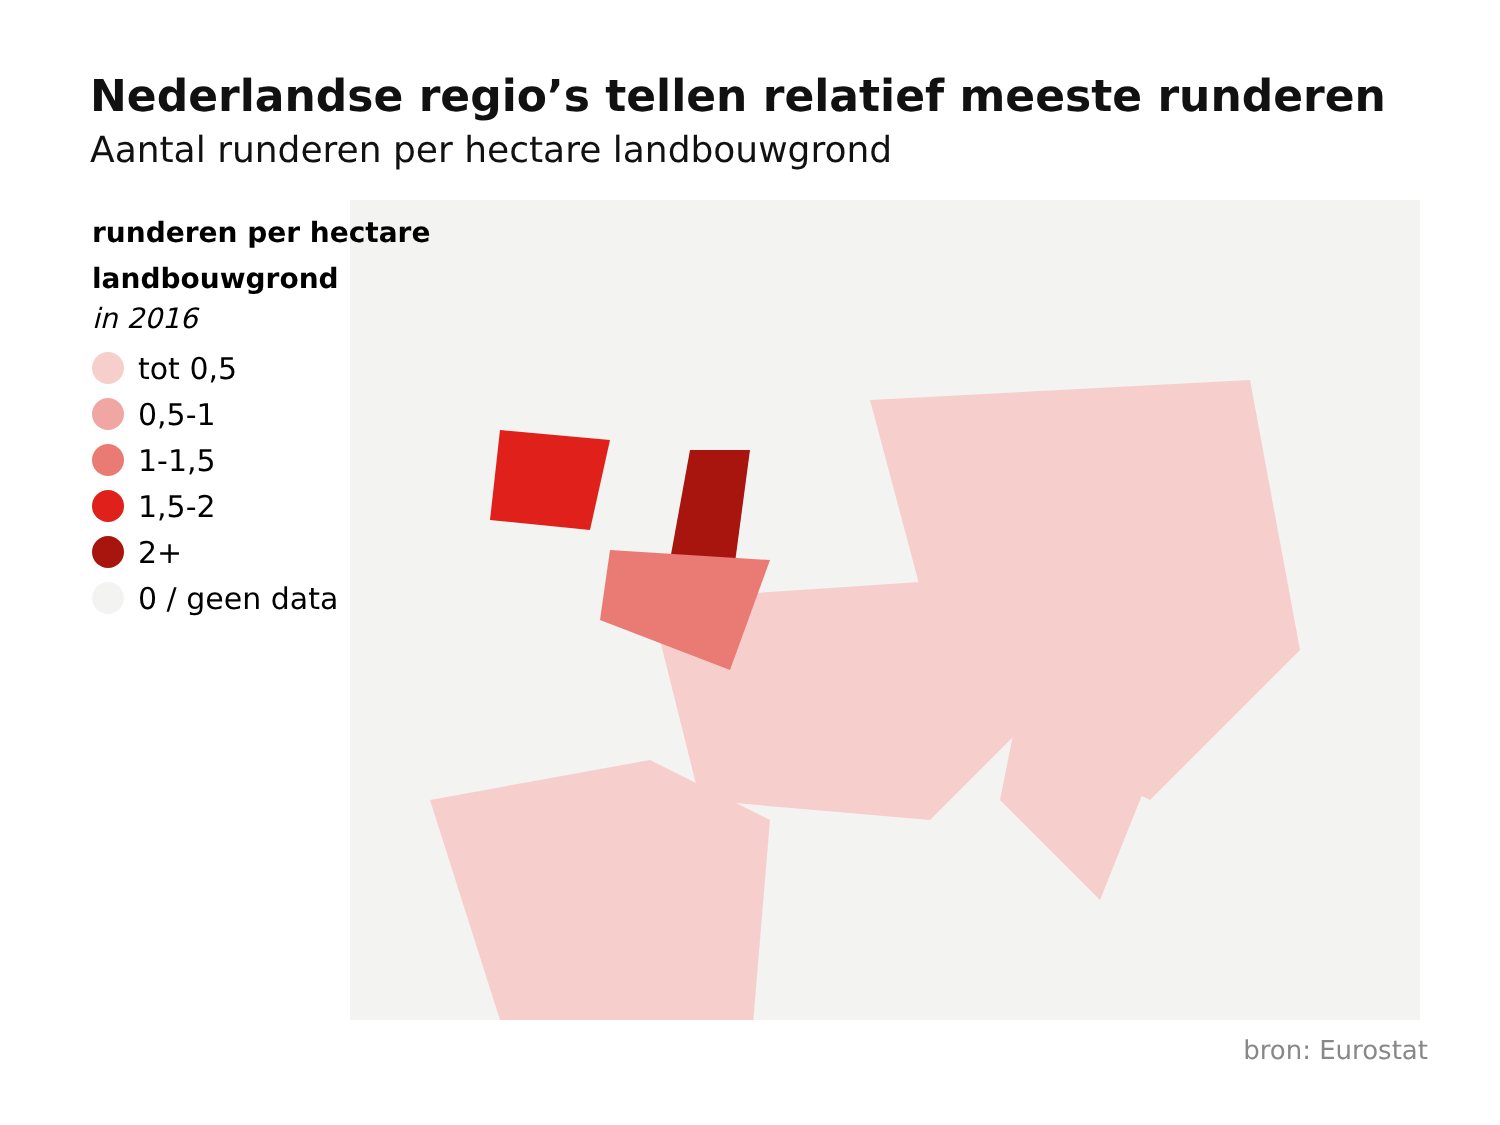Nederlandse regio’s tellen relatief meeste runderen
Aantal runderen per hectare landbouwgrond
runderen per hectare
landbouwgrond
in 2016
tot 0,5
0,5-1
1-1,5
1,5-2
2+
0 / geen data
bron: Eurostat